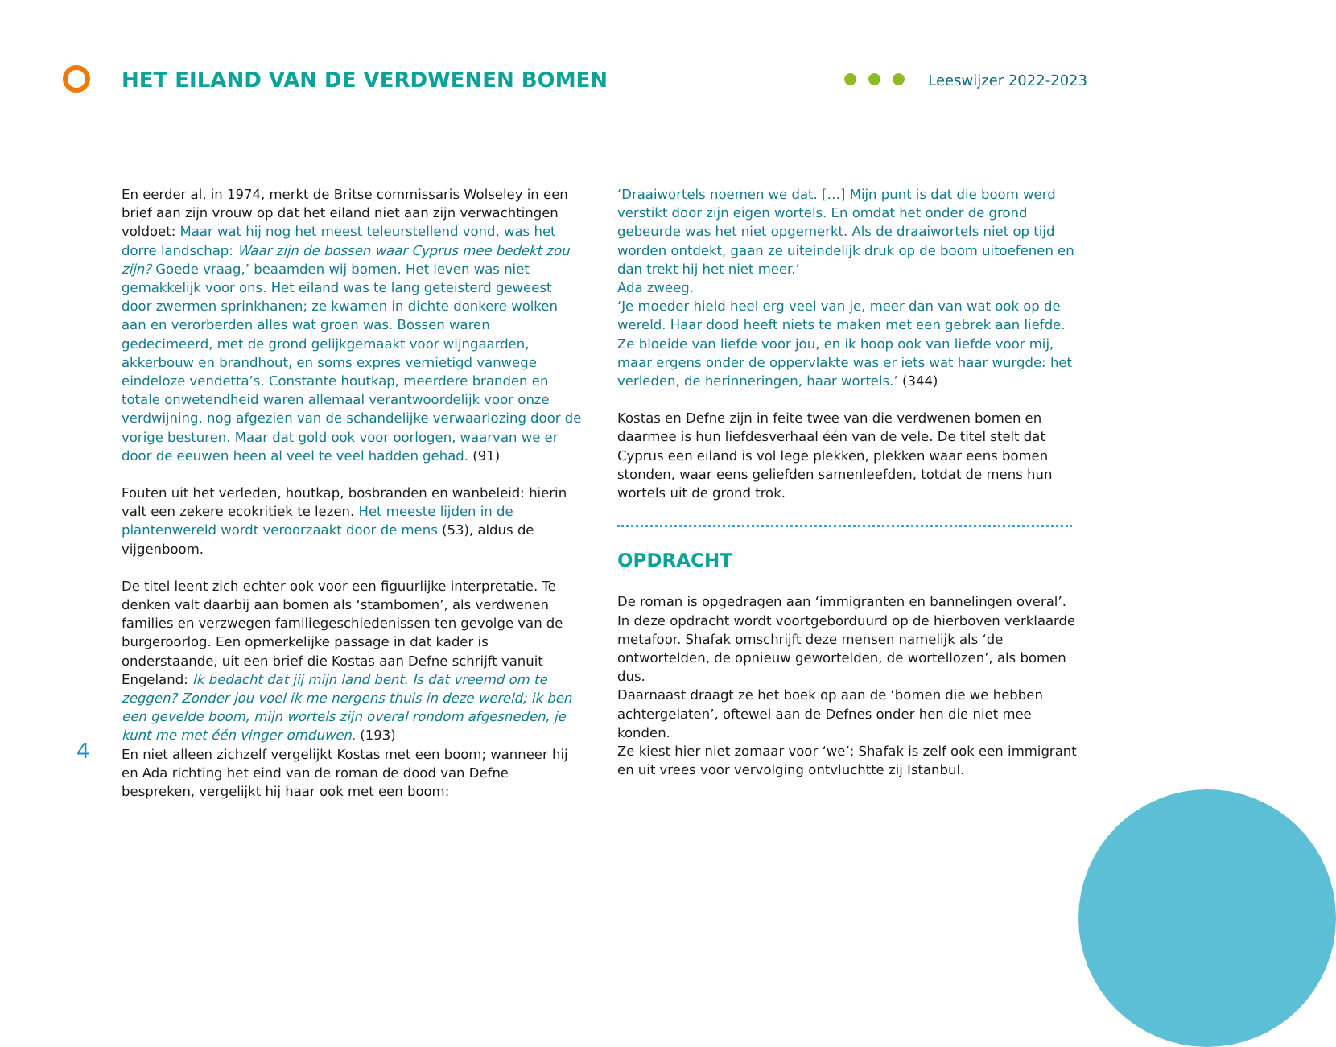HET EILAND VAN DE VERDWENEN BOMEN
Leeswijzer 2022-2023
En eerder al, in 1974, merkt de Britse commissaris Wolseley in een brief aan zijn vrouw op dat het eiland niet aan zijn verwachtingen voldoet: Maar wat hij nog het meest teleurstellend vond, was het dorre landschap: Waar zijn de bossen waar Cyprus mee bedekt zou zijn? Goede vraag,’ beaamden wij bomen. Het leven was niet gemakkelijk voor ons. Het eiland was te lang geteisterd geweest door zwermen sprinkhanen; ze kwamen in dichte donkere wolken aan en verorberden alles wat groen was. Bossen waren gedecimeerd, met de grond gelijkgemaakt voor wijngaarden, akkerbouw en brandhout, en soms expres vernietigd vanwege eindeloze vendetta’s. Constante houtkap, meerdere branden en totale onwetendheid waren allemaal verantwoordelijk voor onze verdwijning, nog afgezien van de schandelijke verwaarlozing door de vorige besturen. Maar dat gold ook voor oorlogen, waarvan we er door de eeuwen heen al veel te veel hadden gehad. (91)
Fouten uit het verleden, houtkap, bosbranden en wanbeleid: hierin valt een zekere ecokritiek te lezen. Het meeste lijden in de plantenwereld wordt veroorzaakt door de mens (53), aldus de vijgenboom.
De titel leent zich echter ook voor een figuurlijke interpretatie. Te denken valt daarbij aan bomen als ‘stambomen’, als verdwenen families en verzwegen familiegeschiedenissen ten gevolge van de burgeroorlog. Een opmerkelijke passage in dat kader is onderstaande, uit een brief die Kostas aan Defne schrijft vanuit Engeland: Ik bedacht dat jij mijn land bent. Is dat vreemd om te zeggen? Zonder jou voel ik me nergens thuis in deze wereld; ik ben een gevelde boom, mijn wortels zijn overal rondom afgesneden, je kunt me met één vinger omduwen. (193)
En niet alleen zichzelf vergelijkt Kostas met een boom; wanneer hij en Ada richting het eind van de roman de dood van Defne bespreken, vergelijkt hij haar ook met een boom:
‘Draaiwortels noemen we dat. […] Mijn punt is dat die boom werd verstikt door zijn eigen wortels. En omdat het onder de grond gebeurde was het niet opgemerkt. Als de draaiwortels niet op tijd worden ontdekt, gaan ze uiteindelijk druk op de boom uitoefenen en dan trekt hij het niet meer.’
Ada zweeg.
‘Je moeder hield heel erg veel van je, meer dan van wat ook op de wereld. Haar dood heeft niets te maken met een gebrek aan liefde. Ze bloeide van liefde voor jou, en ik hoop ook van liefde voor mij, maar ergens onder de oppervlakte was er iets wat haar wurgde: het verleden, de herinneringen, haar wortels.’ (344)
Kostas en Defne zijn in feite twee van die verdwenen bomen en daarmee is hun liefdesverhaal één van de vele. De titel stelt dat Cyprus een eiland is vol lege plekken, plekken waar eens bomen stonden, waar eens geliefden samenleefden, totdat de mens hun wortels uit de grond trok.
OPDRACHT
De roman is opgedragen aan ‘immigranten en bannelingen overal’. In deze opdracht wordt voortgeborduurd op de hierboven verklaarde metafoor. Shafak omschrijft deze mensen namelijk als ‘de ontwortelden, de opnieuw gewortelden, de wortellozen’, als bomen dus.
Daarnaast draagt ze het boek op aan de ‘bomen die we hebben achtergelaten’, oftewel aan de Defnes onder hen die niet mee konden.
Ze kiest hier niet zomaar voor ‘we’; Shafak is zelf ook een immigrant en uit vrees voor vervolging ontvluchtte zij Istanbul.
4